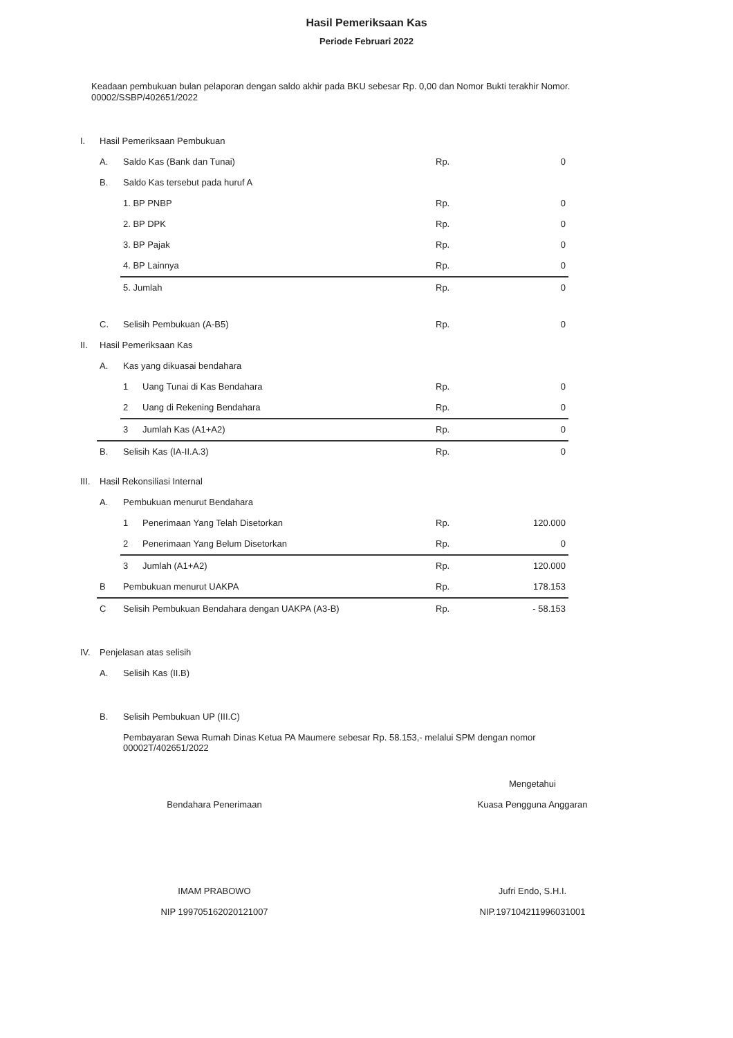Hasil Pemeriksaan Kas
Periode Februari 2022
Keadaan pembukuan bulan pelaporan dengan saldo akhir pada BKU sebesar Rp. 0,00 dan Nomor Bukti terakhir Nomor. 00002/SSBP/402651/2022
| I. | Hasil Pemeriksaan Pembukuan | | | | |
| | A. | Saldo Kas (Bank dan Tunai) | | Rp. | 0 |
| | B. | Saldo Kas tersebut pada huruf A | | | |
| | | 1. BP PNBP | | Rp. | 0 |
| | | 2. BP DPK | | Rp. | 0 |
| | | 3. BP Pajak | | Rp. | 0 |
| | | 4. BP Lainnya | | Rp. | 0 |
| | | 5. Jumlah | | Rp. | 0 |
| | C. | Selisih Pembukuan (A-B5) | | Rp. | 0 |
| II. | Hasil Pemeriksaan Kas | | | | |
| | A. | Kas yang dikuasai bendahara | | | |
| | | 1 | Uang Tunai di Kas Bendahara | Rp. | 0 |
| | | 2 | Uang di Rekening Bendahara | Rp. | 0 |
| | | 3 | Jumlah Kas (A1+A2) | Rp. | 0 |
| | B. | Selisih Kas (IA-II.A.3) | | Rp. | 0 |
| III. | Hasil Rekonsiliasi Internal | | | | |
| | A. | Pembukuan menurut Bendahara | | | |
| | | 1 | Penerimaan Yang Telah Disetorkan | Rp. | 120.000 |
| | | 2 | Penerimaan Yang Belum Disetorkan | Rp. | 0 |
| | | 3 | Jumlah (A1+A2) | Rp. | 120.000 |
| | B | Pembukuan menurut UAKPA | | Rp. | 178.153 |
| | C | Selisih Pembukuan Bendahara dengan UAKPA (A3-B) | | Rp. | - 58.153 |
| IV. | Penjelasan atas selisih | | | | |
| | A. | Selisih Kas (II.B) | | | |
| | B. | Selisih Pembukuan UP (III.C) | | | |
| | | Pembayaran Sewa Rumah Dinas Ketua PA Maumere sebesar Rp. 58.153,- melalui SPM dengan nomor 00002T/402651/2022 | | | |
Bendahara Penerimaan
IMAM PRABOWO
NIP 199705162020121007
Mengetahui
Kuasa Pengguna Anggaran
Jufri Endo, S.H.I.
NIP.197104211996031001